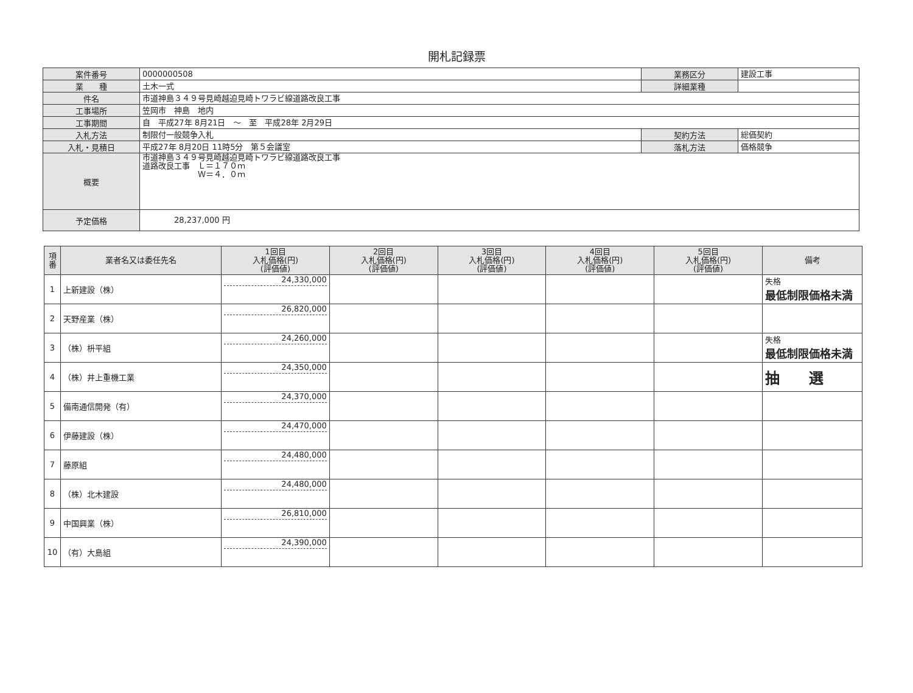開札記録票
| 案件番号 | 0000000508 | 業務区分 | 建設工事 |
| 業 種 | 土木一式 | 詳細業種 | |
| 件名 | 市道神島３４９号見崎越迫見崎トワラビ線道路改良工事 | | |
| 工事場所 | 笠岡市 神島 地内 | | |
| 工事期間 | 自 平成27年 8月21日 ～ 至 平成28年 2月29日 | | |
| 入札方法 | 制限付一般競争入札 | 契約方法 | 総価契約 |
| 入札・見積日 | 平成27年 8月20日 11時5分 第５会議室 | 落札方法 | 価格競争 |
| 概要 | 市道神島３４９号見崎越迫見崎トワラビ線道路改良工事 道路改良工事 Ｌ＝１７０ｍ Ｗ＝４．０ｍ | | |
| 予定価格 | 28,237,000 円 | | |
| 項 番 | 業者名又は委任先名 | 1回目 入札価格(円) (評価値) | 2回目 入札価格(円) (評価値) | 3回目 入札価格(円) (評価値) | 4回目 入札価格(円) (評価値) | 5回目 入札価格(円) (評価値) | 備考 |
| --- | --- | --- | --- | --- | --- | --- | --- |
| 1 | 上新建設（株） | 24,330,000 | | | | | 失格 最低制限価格未満 |
| 2 | 天野産業（株） | 26,820,000 | | | | | |
| 3 | （株）枡平組 | 24,260,000 | | | | | 失格 最低制限価格未満 |
| 4 | （株）井上重機工業 | 24,350,000 | | | | | 抽 選 |
| 5 | 備南通信開発（有） | 24,370,000 | | | | | |
| 6 | 伊藤建設（株） | 24,470,000 | | | | | |
| 7 | 藤原組 | 24,480,000 | | | | | |
| 8 | （株）北木建設 | 24,480,000 | | | | | |
| 9 | 中国興業（株） | 26,810,000 | | | | | |
| 10 | （有）大島組 | 24,390,000 | | | | | |